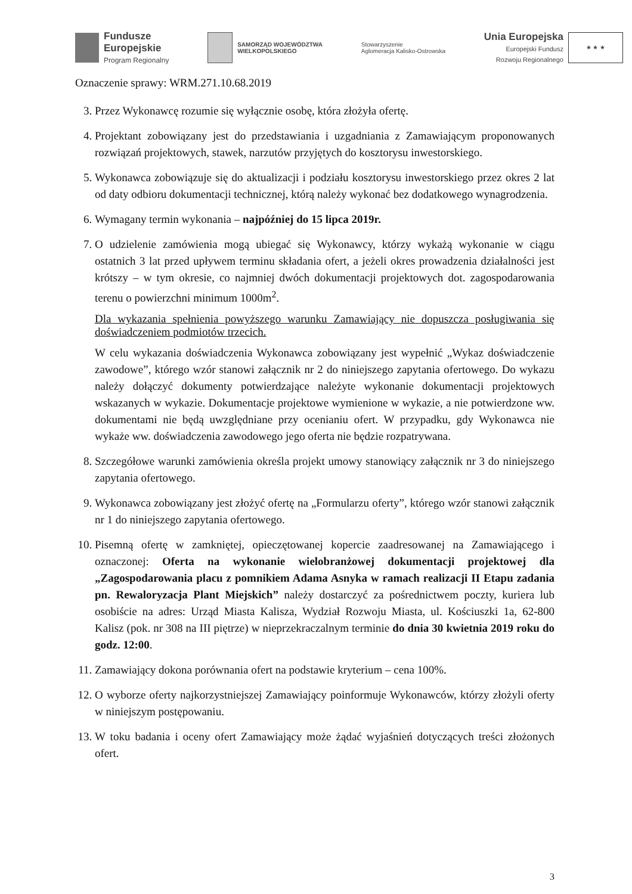Fundusze
Europejskie
Program Regionalny
SAMORZĄD WOJEWÓDZTWA
WIELKOPOLSKIEGO
Stowarzyszenie
Aglomeracja Kalisko-Ostrowska
Unia Europejska
Europejski Fundusz
Rozwoju Regionalnego
★ ★ ★
Oznaczenie sprawy: WRM.271.10.68.2019
3. Przez Wykonawcę rozumie się wyłącznie osobę, która złożyła ofertę.
4. Projektant zobowiązany jest do przedstawiania i uzgadniania z Zamawiającym proponowanych rozwiązań projektowych, stawek, narzutów przyjętych do kosztorysu inwestorskiego.
5. Wykonawca zobowiązuje się do aktualizacji i podziału kosztorysu inwestorskiego przez okres 2 lat od daty odbioru dokumentacji technicznej, którą należy wykonać bez dodatkowego wynagrodzenia.
6. Wymagany termin wykonania – najpóźniej do 15 lipca 2019r.
7. O udzielenie zamówienia mogą ubiegać się Wykonawcy, którzy wykażą wykonanie w ciągu ostatnich 3 lat przed upływem terminu składania ofert, a jeżeli okres prowadzenia działalności jest krótszy – w tym okresie, co najmniej dwóch dokumentacji projektowych dot. zagospodarowania terenu o powierzchni minimum 1000m<sup>2</sup>.
Dla wykazania spełnienia powyższego warunku Zamawiający nie dopuszcza posługiwania się doświadczeniem podmiotów trzecich.
W celu wykazania doświadczenia Wykonawca zobowiązany jest wypełnić „Wykaz doświadczenie zawodowe”, którego wzór stanowi załącznik nr 2 do niniejszego zapytania ofertowego. Do wykazu należy dołączyć dokumenty potwierdzające należyte wykonanie dokumentacji projektowych wskazanych w wykazie. Dokumentacje projektowe wymienione w wykazie, a nie potwierdzone ww. dokumentami nie będą uwzględniane przy ocenianiu ofert. W przypadku, gdy Wykonawca nie wykaże ww. doświadczenia zawodowego jego oferta nie będzie rozpatrywana.
8. Szczegółowe warunki zamówienia określa projekt umowy stanowiący załącznik nr 3 do niniejszego zapytania ofertowego.
9. Wykonawca zobowiązany jest złożyć ofertę na „Formularzu oferty”, którego wzór stanowi załącznik nr 1 do niniejszego zapytania ofertowego.
10. Pisemną ofertę w zamkniętej, opieczętowanej kopercie zaadresowanej na Zamawiającego i oznaczonej: Oferta na wykonanie wielobranżowej dokumentacji projektowej dla „Zagospodarowania placu z pomnikiem Adama Asnyka w ramach realizacji II Etapu zadania pn. Rewaloryzacja Plant Miejskich” należy dostarczyć za pośrednictwem poczty, kuriera lub osobiście na adres: Urząd Miasta Kalisza, Wydział Rozwoju Miasta, ul. Kościuszki 1a, 62-800 Kalisz (pok. nr 308 na III piętrze) w nieprzekraczalnym terminie do dnia 30 kwietnia 2019 roku do godz. 12:00.
11. Zamawiający dokona porównania ofert na podstawie kryterium – cena 100%.
12. O wyborze oferty najkorzystniejszej Zamawiający poinformuje Wykonawców, którzy złożyli oferty w niniejszym postępowaniu.
13. W toku badania i oceny ofert Zamawiający może żądać wyjaśnień dotyczących treści złożonych ofert.
3